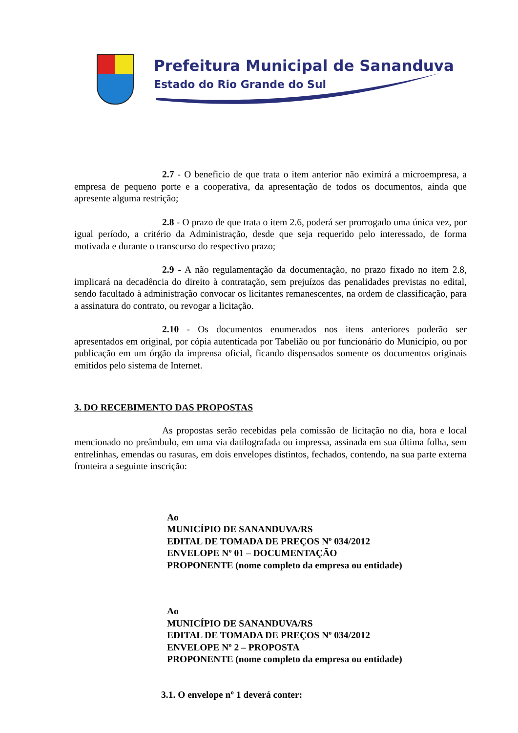Prefeitura Municipal de Sananduva
Estado do Rio Grande do Sul
2.7 - O beneficio de que trata o item anterior não eximirá a microempresa, a empresa de pequeno porte e a cooperativa, da apresentação de todos os documentos, ainda que apresente alguma restrição;
2.8 - O prazo de que trata o item 2.6, poderá ser prorrogado uma única vez, por igual período, a critério da Administração, desde que seja requerido pelo interessado, de forma motivada e durante o transcurso do respectivo prazo;
2.9 - A não regulamentação da documentação, no prazo fixado no item 2.8, implicará na decadência do direito à contratação, sem prejuízos das penalidades previstas no edital, sendo facultado à administração convocar os licitantes remanescentes, na ordem de classificação, para a assinatura do contrato, ou revogar a licitação.
2.10 - Os documentos enumerados nos itens anteriores poderão ser apresentados em original, por cópia autenticada por Tabelião ou por funcionário do Município, ou por publicação em um órgão da imprensa oficial, ficando dispensados somente os documentos originais emitidos pelo sistema de Internet.
3. DO RECEBIMENTO DAS PROPOSTAS
As propostas serão recebidas pela comissão de licitação no dia, hora e local mencionado no preâmbulo, em uma via datilografada ou impressa, assinada em sua última folha, sem entrelinhas, emendas ou rasuras, em dois envelopes distintos, fechados, contendo, na sua parte externa fronteira a seguinte inscrição:
Ao
MUNICÍPIO DE SANANDUVA/RS
EDITAL DE TOMADA DE PREÇOS Nº 034/2012
ENVELOPE Nº 01 – DOCUMENTAÇÃO
PROPONENTE (nome completo da empresa ou entidade)
Ao
MUNICÍPIO DE SANANDUVA/RS
EDITAL DE TOMADA DE PREÇOS Nº 034/2012
ENVELOPE Nº 2 – PROPOSTA
PROPONENTE (nome completo da empresa ou entidade)
3.1. O envelope nº 1 deverá conter: